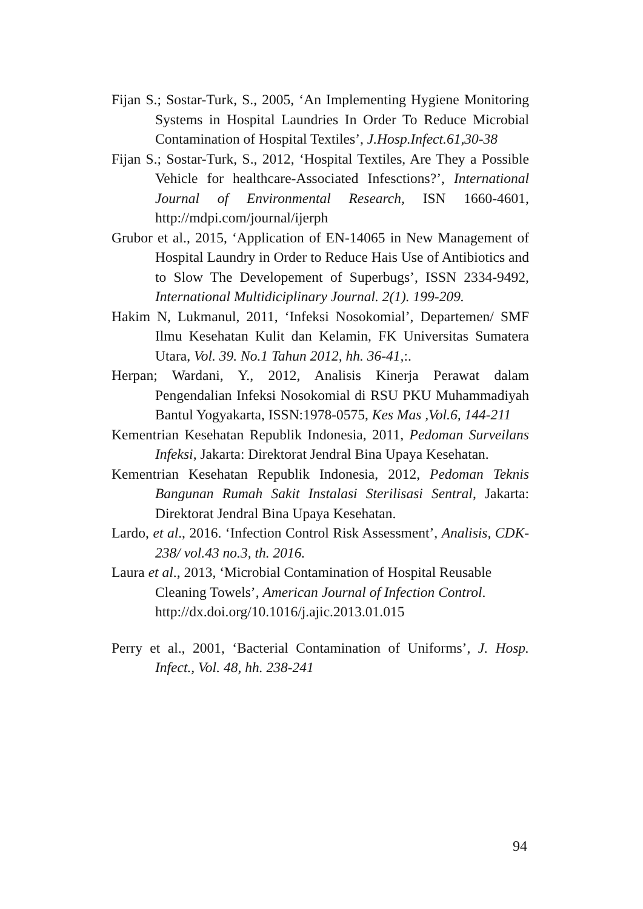Fijan S.; Sostar-Turk, S., 2005, ‘An Implementing Hygiene Monitoring Systems in Hospital Laundries In Order To Reduce Microbial Contamination of Hospital Textiles’, J.Hosp.Infect.61,30-38
Fijan S.; Sostar-Turk, S., 2012, ‘Hospital Textiles, Are They a Possible Vehicle for healthcare-Associated Infesctions?’, International Journal of Environmental Research, ISN 1660-4601, http://mdpi.com/journal/ijerph
Grubor et al., 2015, ‘Application of EN-14065 in New Management of Hospital Laundry in Order to Reduce Hais Use of Antibiotics and to Slow The Developement of Superbugs’, ISSN 2334-9492, International Multidiciplinary Journal. 2(1). 199-209.
Hakim N, Lukmanul, 2011, ‘Infeksi Nosokomial’, Departemen/ SMF Ilmu Kesehatan Kulit dan Kelamin, FK Universitas Sumatera Utara, Vol. 39. No.1 Tahun 2012, hh. 36-41,:.
Herpan; Wardani, Y., 2012, Analisis Kinerja Perawat dalam Pengendalian Infeksi Nosokomial di RSU PKU Muhammadiyah Bantul Yogyakarta, ISSN:1978-0575, Kes Mas ,Vol.6, 144-211
Kementrian Kesehatan Republik Indonesia, 2011, Pedoman Surveilans Infeksi, Jakarta: Direktorat Jendral Bina Upaya Kesehatan.
Kementrian Kesehatan Republik Indonesia, 2012, Pedoman Teknis Bangunan Rumah Sakit Instalasi Sterilisasi Sentral, Jakarta: Direktorat Jendral Bina Upaya Kesehatan.
Lardo, et al., 2016. ‘Infection Control Risk Assessment’, Analisis, CDK-238/ vol.43 no.3, th. 2016.
Laura et al., 2013, ‘Microbial Contamination of Hospital Reusable Cleaning Towels’, American Journal of Infection Control. http://dx.doi.org/10.1016/j.ajic.2013.01.015
Perry et al., 2001, ‘Bacterial Contamination of Uniforms’, J. Hosp. Infect., Vol. 48, hh. 238-241
94